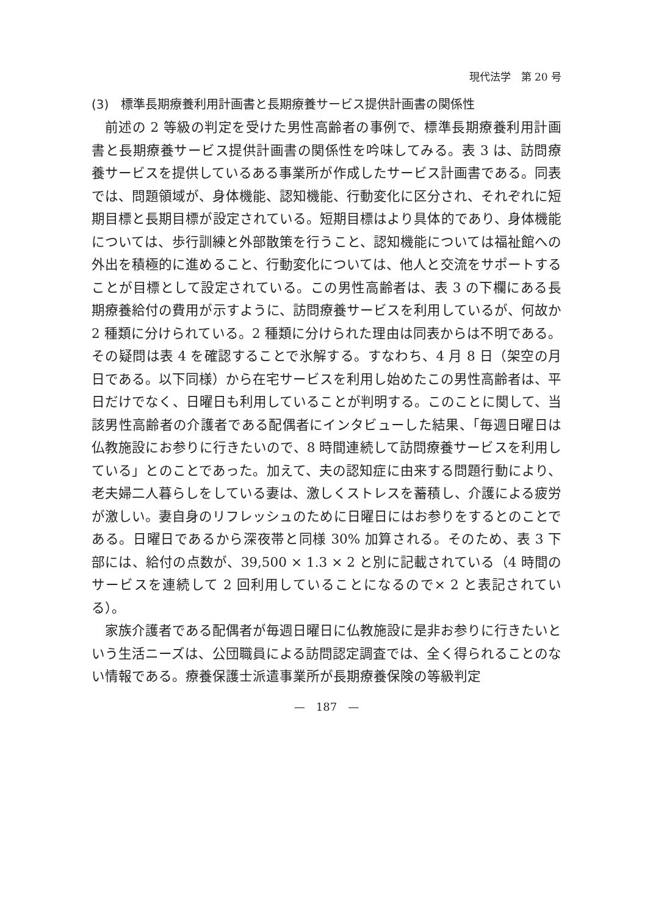現代法学　第 20 号
(3)　標準長期療養利用計画書と長期療養サービス提供計画書の関係性
前述の 2 等級の判定を受けた男性高齢者の事例で、標準長期療養利用計画書と長期療養サービス提供計画書の関係性を吟味してみる。表 3 は、訪問療養サービスを提供しているある事業所が作成したサービス計画書である。同表では、問題領域が、身体機能、認知機能、行動変化に区分され、それぞれに短期目標と長期目標が設定されている。短期目標はより具体的であり、身体機能については、歩行訓練と外部散策を行うこと、認知機能については福祉館への外出を積極的に進めること、行動変化については、他人と交流をサポートすることが目標として設定されている。この男性高齢者は、表 3 の下欄にある長期療養給付の費用が示すように、訪問療養サービスを利用しているが、何故か 2 種類に分けられている。2 種類に分けられた理由は同表からは不明である。その疑問は表 4 を確認することで氷解する。すなわち、4 月 8 日（架空の月日である。以下同様）から在宅サービスを利用し始めたこの男性高齢者は、平日だけでなく、日曜日も利用していることが判明する。このことに関して、当該男性高齢者の介護者である配偶者にインタビューした結果、「毎週日曜日は仏教施設にお参りに行きたいので、8 時間連続して訪問療養サービスを利用している」とのことであった。加えて、夫の認知症に由来する問題行動により、老夫婦二人暮らしをしている妻は、激しくストレスを蓄積し、介護による疲労が激しい。妻自身のリフレッシュのために日曜日にはお参りをするとのことである。日曜日であるから深夜帯と同様 30% 加算される。そのため、表 3 下部には、給付の点数が、39,500 × 1.3 × 2 と別に記載されている（4 時間のサービスを連続して 2 回利用していることになるので× 2 と表記されている）。
家族介護者である配偶者が毎週日曜日に仏教施設に是非お参りに行きたいという生活ニーズは、公団職員による訪問認定調査では、全く得られることのない情報である。療養保護士派遣事業所が長期療養保険の等級判定
—　187　—